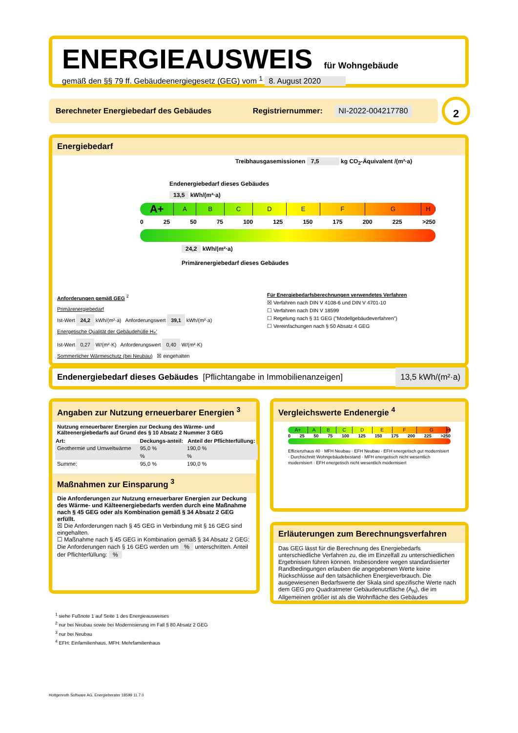ENERGIEAUSWEIS für Wohngebäude
gemäß den §§ 79 ff. Gebäudeenergiegesetz (GEG) vom <sup>1</sup> 8. August 2020
Berechneter Energiebedarf des Gebäudes Registriernummer: NI-2022-004217780 2
Energiebedarf
Treibhausgasemissionen 7,5 kg CO<sub>2</sub>-Äquivalent /(m²·a)
Endenergiebedarf dieses Gebäudes
13,5 kWh/(m²·a)
A+
A B C D E F G H
0 25 50 75 100 125 150 175 200 225 >250
24,2 kWh/(m²·a)
Primärenergiebedarf dieses Gebäudes
Anforderungen gemäß GEG <sup>2</sup>
Primärenergiebedarf
Ist-Wert 24,2 kWh/(m²·a) Anforderungswert 39,1 kWh/(m²·a)
Energetische Qualität der Gebäudehülle H<sub>T</sub>'
Ist-Wert 0,27 W/(m²·K) Anforderungswert 0,40 W/(m²·K)
Sommerlicher Wärmeschutz (bei Neubau) ☒ eingehalten
Für Energiebedarfsberechnungen verwendetes Verfahren
☒ Verfahren nach DIN V 4108-6 und DIN V 4701-10
☐ Verfahren nach DIN V 18599
☐ Regelung nach § 31 GEG ("Modellgebäudeverfahren")
☐ Vereinfachungen nach § 50 Absatz 4 GEG
Endenergiebedarf dieses Gebäudes [Pflichtangabe in Immobilienanzeigen] 13,5 kWh/(m²·a)
Angaben zur Nutzung erneuerbarer Energien <sup>3</sup>
Nutzung erneuerbarer Energien zur Deckung des Wärme- und Kälteenergiebedarfs auf Grund des § 10 Absatz 2 Nummer 3 GEG
| Art: | Deckungs-anteil: | Anteil der Pflichterfüllung: |
| --- | --- | --- |
| Geothermie und Umweltwärme | 95,0 % | 190,0 % |
| | % | % |
| Summe: | 95,0 % | 190,0 % |
Maßnahmen zur Einsparung <sup>3</sup>
Die Anforderungen zur Nutzung erneuerbarer Energien zur Deckung des Wärme- und Kälteenergiebedarfs werden durch eine Maßnahme nach § 45 GEG oder als Kombination gemäß § 34 Absatz 2 GEG erfüllt.
☒ Die Anforderungen nach § 45 GEG in Verbindung mit § 16 GEG sind eingehalten.
☐ Maßnahme nach § 45 GEG in Kombination gemäß § 34 Absatz 2 GEG: Die Anforderungen nach § 16 GEG werden um % unterschritten. Anteil der Pflichterfüllung: %
Vergleichswerte Endenergie <sup>4</sup>
A+ A B C D E F G H
0 25 50 75 100 125 150 175 200 225 >250
Effizienzhaus 40 · MFH Neubau · EFH Neubau · EFH energetisch gut modernisiert · Durchschnitt Wohngebäudebestand · MFH energetisch nicht wesentlich modernisiert · EFH energetisch nicht wesentlich modernisiert
Erläuterungen zum Berechnungsverfahren
Das GEG lässt für die Berechnung des Energiebedarfs unterschiedliche Verfahren zu, die im Einzelfall zu unterschiedlichen Ergebnissen führen können. Insbesondere wegen standardisierter Randbedingungen erlauben die angegebenen Werte keine Rückschlüsse auf den tatsächlichen Energieverbrauch. Die ausgewiesenen Bedarfswerte der Skala sind spezifische Werte nach dem GEG pro Quadratmeter Gebäudenutzfläche (A<sub>N</sub>), die im Allgemeinen größer ist als die Wohnfläche des Gebäudes
<sup>1</sup> siehe Fußnote 1 auf Seite 1 des Energieausweises
<sup>2</sup> nur bei Neubau sowie bei Modernisierung im Fall § 80 Absatz 2 GEG
<sup>3</sup> nur bei Neubau
<sup>4</sup> EFH: Einfamilienhaus, MFH: Mehrfamilienhaus
Hottgenroth Software AG, Energieberater 18599 11.7.0